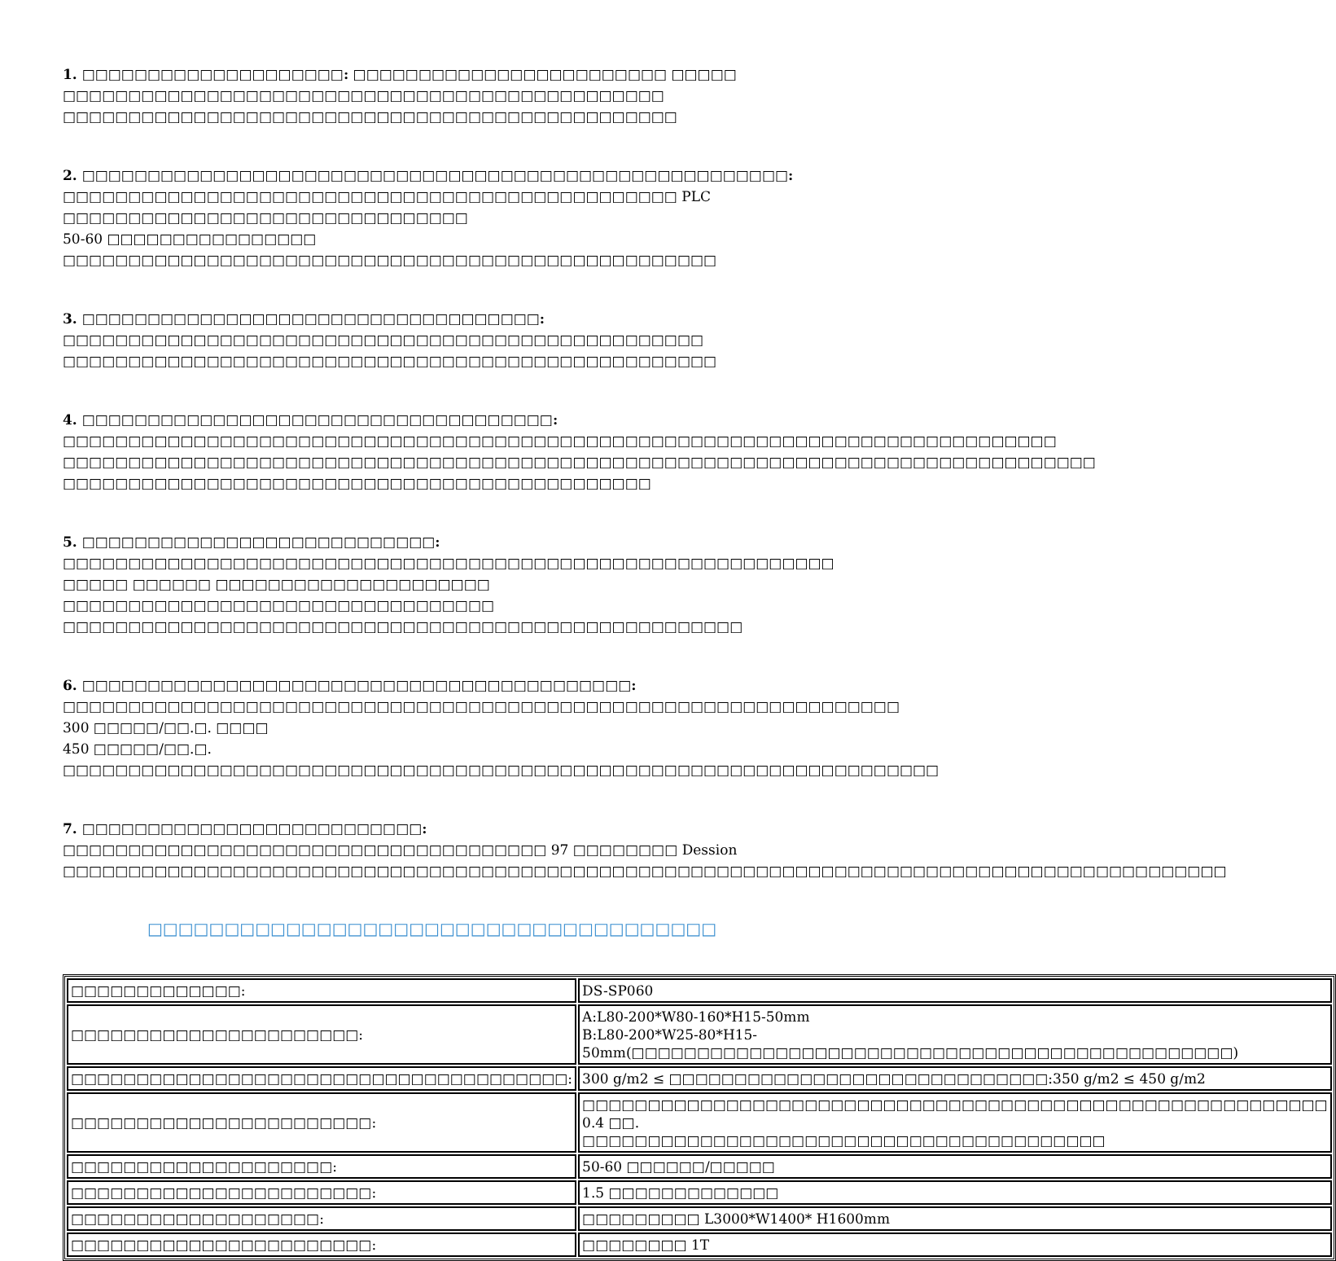1. □□□□□□□□□□□□□□□□□□□□: □□□□□□□□□□□□□□□□□□□□□□□□ □□□□□ □□□□□□□□□□□□□□□□□□□□□□□□□□□□□□□□□□□□□□□□□□□□□□
□□□□□□□□□□□□□□□□□□□□□□□□□□□□□□□□□□□□□□□□□□□□□□□
2. □□□□□□□□□□□□□□□□□□□□□□□□□□□□□□□□□□□□□□□□□□□□□□□□□□□□□□: □□□□□□□□□□□□□□□□□□□□□□□□□□□□□□□□□□□□□□□□□□□□□□□ PLC □□□□□□□□□□□□□□□□□□□□□□□□□□□□□□□
50-60 □□□□□□□□□□□□□□□□ □□□□□□□□□□□□□□□□□□□□□□□□□□□□□□□□□□□□□□□□□□□□□□□□□□
3. □□□□□□□□□□□□□□□□□□□□□□□□□□□□□□□□□□□: □□□□□□□□□□□□□□□□□□□□□□□□□□□□□□□□□□□□□□□□□□□□□□□□□
□□□□□□□□□□□□□□□□□□□□□□□□□□□□□□□□□□□□□□□□□□□□□□□□□□
4. □□□□□□□□□□□□□□□□□□□□□□□□□□□□□□□□□□□□: □□□□□□□□□□□□□□□□□□□□□□□□□□□□□□□□□□□□□□□□□□□□□□□□□□□□□□□□□□□□□□□□□□□□□□□□□□□□
□□□□□□□□□□□□□□□□□□□□□□□□□□□□□□□□□□□□□□□□□□□□□□□□□□□□□□□□□□□□□□□□□□□□□□□□□□□□□□□
□□□□□□□□□□□□□□□□□□□□□□□□□□□□□□□□□□□□□□□□□□□□□
5. □□□□□□□□□□□□□□□□□□□□□□□□□□□: □□□□□□□□□□□□□□□□□□□□□□□□□□□□□□□□□□□□□□□□□□□□□□□□□□□□□□□□□□□ □□□□□ □□□□□□ □□□□□□□□□□□□□□□□□□□□□
□□□□□□□□□□□□□□□□□□□□□□□□□□□□□□□□□ □□□□□□□□□□□□□□□□□□□□□□□□□□□□□□□□□□□□□□□□□□□□□□□□□□□□
6. □□□□□□□□□□□□□□□□□□□□□□□□□□□□□□□□□□□□□□□□□□: □□□□□□□□□□□□□□□□□□□□□□□□□□□□□□□□□□□□□□□□□□□□□□□□□□□□□□□□□□□□□□□□ 300 □□□□□/□□.□. □□□□
450 □□□□□/□□.□. □□□□□□□□□□□□□□□□□□□□□□□□□□□□□□□□□□□□□□□□□□□□□□□□□□□□□□□□□□□□□□□□□□□
7. □□□□□□□□□□□□□□□□□□□□□□□□□□: □□□□□□□□□□□□□□□□□□□□□□□□□□□□□□□□□□□□□ 97 □□□□□□□□ Dession
□□□□□□□□□□□□□□□□□□□□□□□□□□□□□□□□□□□□□□□□□□□□□□□□□□□□□□□□□□□□□□□□□□□□□□□□□□□□□□□□□□□□□□□□□
□□□□□□□□□□□□□□□□□□□□□□□□□□□□□□□□□□□□□
| □□□□□□□□□□□□□: | DS-SP060 |
| □□□□□□□□□□□□□□□□□□□□□□: | A:L80-200*W80-160*H15-50mm B:L80-200*W25-80*H15-50mm(□□□□□□□□□□□□□□□□□□□□□□□□□□□□□□□□□□□□□□□□□□□□□□) |
| □□□□□□□□□□□□□□□□□□□□□□□□□□□□□□□□□□□□□□: | 300 g/m2 ≤ □□□□□□□□□□□□□□□□□□□□□□□□□□□□□:350 g/m2 ≤ 450 g/m2 |
| □□□□□□□□□□□□□□□□□□□□□□□: | □□□□□□□□□□□□□□□□□□□□□□□□□□□□□□□□□□□□□□□□□□□□□□□□□□□□□□□□□ 0.4 □□. □□□□□□□□□□□□□□□□□□□□□□□□□□□□□□□□□□□□□□□□ |
| □□□□□□□□□□□□□□□□□□□□: | 50-60 □□□□□□/□□□□□ |
| □□□□□□□□□□□□□□□□□□□□□□□: | 1.5 □□□□□□□□□□□□□ |
| □□□□□□□□□□□□□□□□□□□: | □□□□□□□□□ L3000*W1400* H1600mm |
| □□□□□□□□□□□□□□□□□□□□□□□: | □□□□□□□□ 1T |